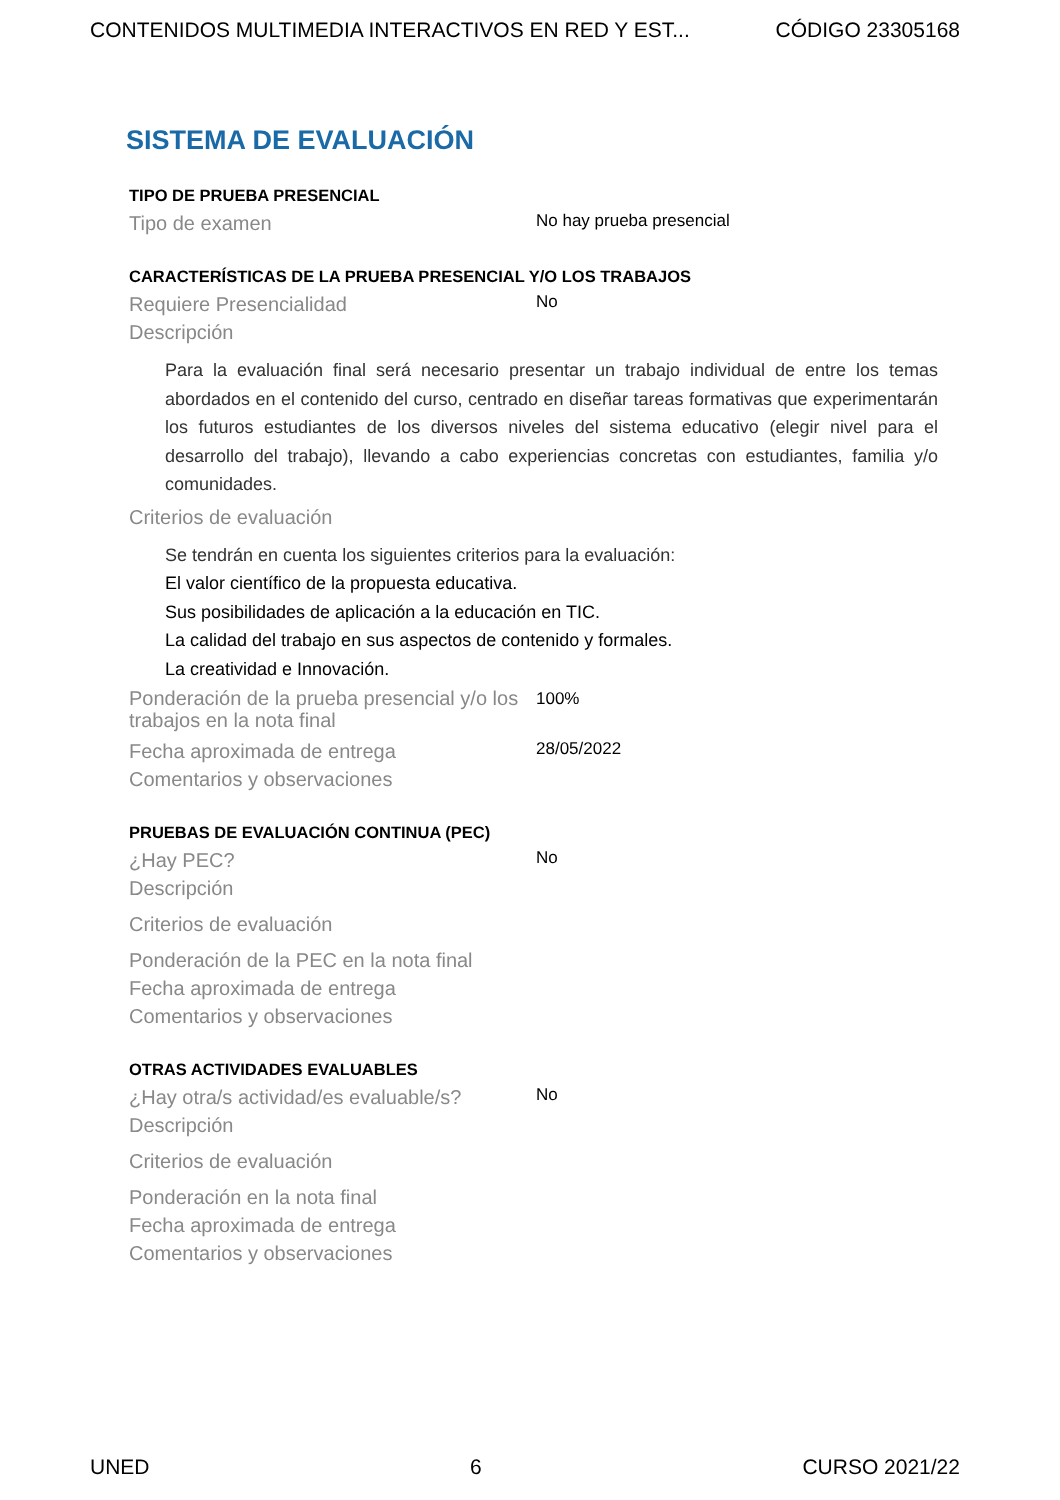CONTENIDOS MULTIMEDIA INTERACTIVOS EN RED Y EST... CÓDIGO 23305168
SISTEMA DE EVALUACIÓN
TIPO DE PRUEBA PRESENCIAL
Tipo de examen
No hay prueba presencial
CARACTERÍSTICAS DE LA PRUEBA PRESENCIAL Y/O LOS TRABAJOS
Requiere Presencialidad
No
Descripción
Para la evaluación final será necesario presentar un trabajo individual de entre los temas abordados en el contenido del curso, centrado en diseñar tareas formativas que experimentarán los futuros estudiantes de los diversos niveles del sistema educativo (elegir nivel para el desarrollo del trabajo), llevando a cabo experiencias concretas con estudiantes, familia y/o comunidades.
Criterios de evaluación
Se tendrán en cuenta los siguientes criterios para la evaluación:
El valor científico de la propuesta educativa.
Sus posibilidades de aplicación a la educación en TIC.
La calidad del trabajo en sus aspectos de contenido y formales.
La creatividad e Innovación.
Ponderación de la prueba presencial y/o los trabajos en la nota final
100%
Fecha aproximada de entrega
28/05/2022
Comentarios y observaciones
PRUEBAS DE EVALUACIÓN CONTINUA (PEC)
¿Hay PEC?
No
Descripción
Criterios de evaluación
Ponderación de la PEC en la nota final
Fecha aproximada de entrega
Comentarios y observaciones
OTRAS ACTIVIDADES EVALUABLES
¿Hay otra/s actividad/es evaluable/s?
No
Descripción
Criterios de evaluación
Ponderación en la nota final
Fecha aproximada de entrega
Comentarios y observaciones
UNED 6 CURSO 2021/22